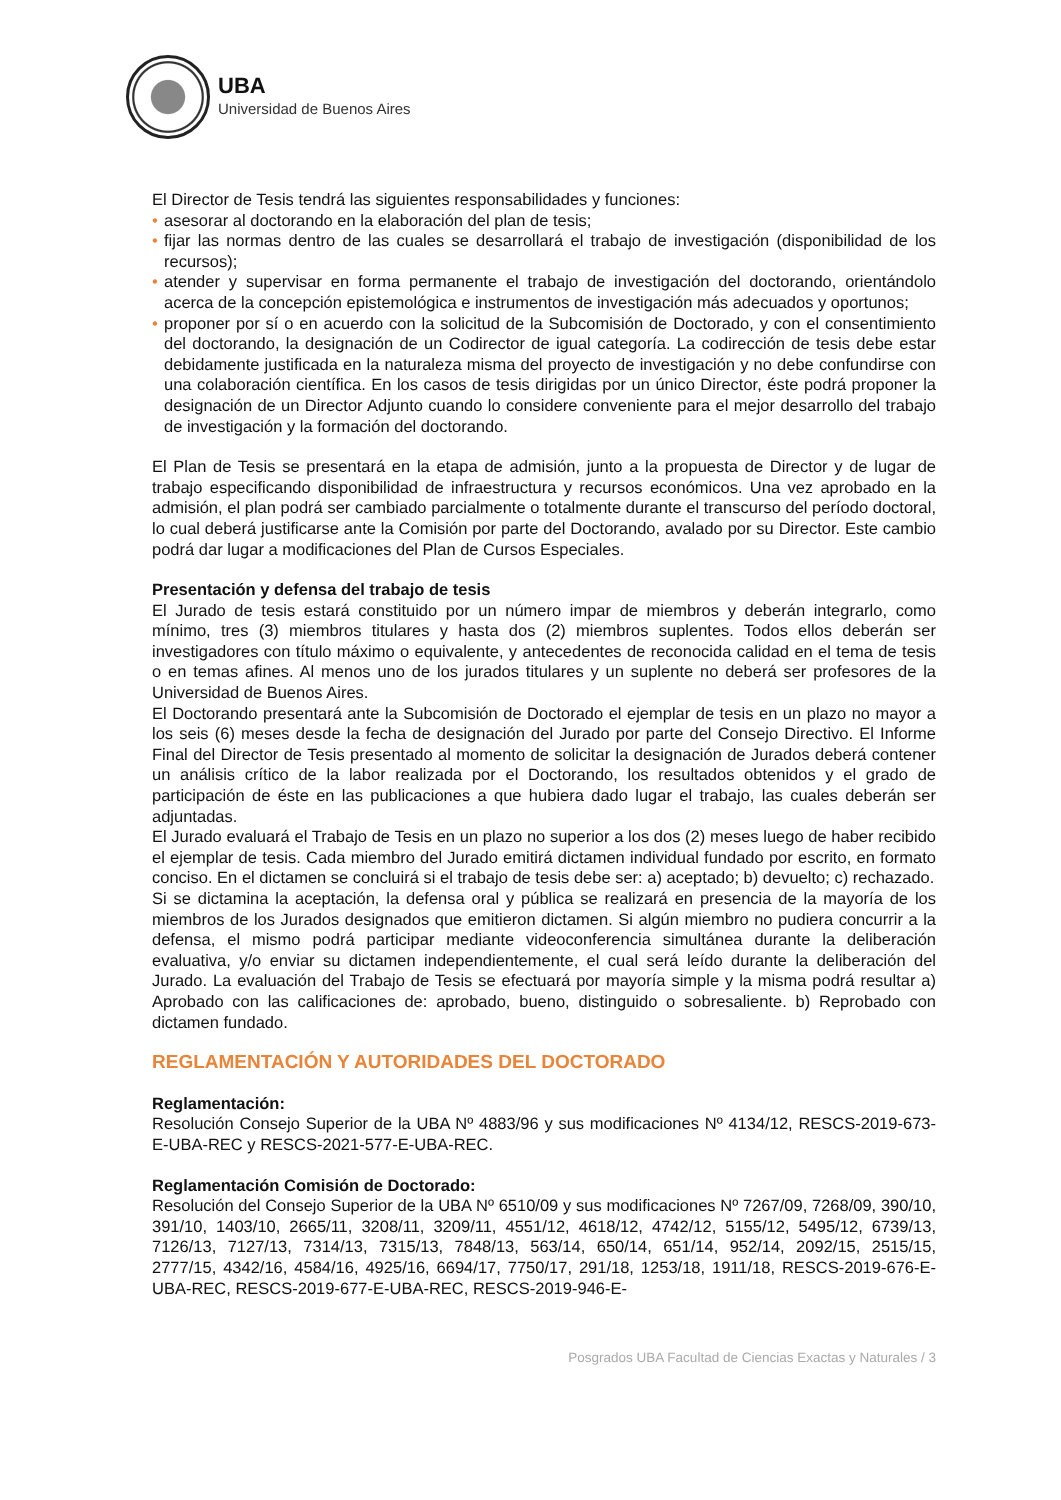UBA
Universidad de Buenos Aires
El Director de Tesis tendrá las siguientes responsabilidades y funciones:
• asesorar al doctorando en la elaboración del plan de tesis;
• fijar las normas dentro de las cuales se desarrollará el trabajo de investigación (disponibilidad de los recursos);
• atender y supervisar en forma permanente el trabajo de investigación del doctorando, orientándolo acerca de la concepción epistemológica e instrumentos de investigación más adecuados y oportunos;
• proponer por sí o en acuerdo con la solicitud de la Subcomisión de Doctorado, y con el consentimiento del doctorando, la designación de un Codirector de igual categoría. La codirección de tesis debe estar debidamente justificada en la naturaleza misma del proyecto de investigación y no debe confundirse con una colaboración científica. En los casos de tesis dirigidas por un único Director, éste podrá proponer la designación de un Director Adjunto cuando lo considere conveniente para el mejor desarrollo del trabajo de investigación y la formación del doctorando.
El Plan de Tesis se presentará en la etapa de admisión, junto a la propuesta de Director y de lugar de trabajo especificando disponibilidad de infraestructura y recursos económicos. Una vez aprobado en la admisión, el plan podrá ser cambiado parcialmente o totalmente durante el transcurso del período doctoral, lo cual deberá justificarse ante la Comisión por parte del Doctorando, avalado por su Director. Este cambio podrá dar lugar a modificaciones del Plan de Cursos Especiales.
Presentación y defensa del trabajo de tesis
El Jurado de tesis estará constituido por un número impar de miembros y deberán integrarlo, como mínimo, tres (3) miembros titulares y hasta dos (2) miembros suplentes. Todos ellos deberán ser investigadores con título máximo o equivalente, y antecedentes de reconocida calidad en el tema de tesis o en temas afines. Al menos uno de los jurados titulares y un suplente no deberá ser profesores de la Universidad de Buenos Aires.
El Doctorando presentará ante la Subcomisión de Doctorado el ejemplar de tesis en un plazo no mayor a los seis (6) meses desde la fecha de designación del Jurado por parte del Consejo Directivo. El Informe Final del Director de Tesis presentado al momento de solicitar la designación de Jurados deberá contener un análisis crítico de la labor realizada por el Doctorando, los resultados obtenidos y el grado de participación de éste en las publicaciones a que hubiera dado lugar el trabajo, las cuales deberán ser adjuntadas.
El Jurado evaluará el Trabajo de Tesis en un plazo no superior a los dos (2) meses luego de haber recibido el ejemplar de tesis. Cada miembro del Jurado emitirá dictamen individual fundado por escrito, en formato conciso. En el dictamen se concluirá si el trabajo de tesis debe ser: a) aceptado; b) devuelto; c) rechazado.
Si se dictamina la aceptación, la defensa oral y pública se realizará en presencia de la mayoría de los miembros de los Jurados designados que emitieron dictamen. Si algún miembro no pudiera concurrir a la defensa, el mismo podrá participar mediante videoconferencia simultánea durante la deliberación evaluativa, y/o enviar su dictamen independientemente, el cual será leído durante la deliberación del Jurado. La evaluación del Trabajo de Tesis se efectuará por mayoría simple y la misma podrá resultar a) Aprobado con las calificaciones de: aprobado, bueno, distinguido o sobresaliente. b) Reprobado con dictamen fundado.
REGLAMENTACIÓN Y AUTORIDADES DEL DOCTORADO
Reglamentación:
Resolución Consejo Superior de la UBA Nº 4883/96 y sus modificaciones Nº 4134/12, RESCS-2019-673-E-UBA-REC y RESCS-2021-577-E-UBA-REC.
Reglamentación Comisión de Doctorado:
Resolución del Consejo Superior de la UBA Nº 6510/09 y sus modificaciones Nº 7267/09, 7268/09, 390/10, 391/10, 1403/10, 2665/11, 3208/11, 3209/11, 4551/12, 4618/12, 4742/12, 5155/12, 5495/12, 6739/13, 7126/13, 7127/13, 7314/13, 7315/13, 7848/13, 563/14, 650/14, 651/14, 952/14, 2092/15, 2515/15, 2777/15, 4342/16, 4584/16, 4925/16, 6694/17, 7750/17, 291/18, 1253/18, 1911/18, RESCS-2019-676-E-UBA-REC, RESCS-2019-677-E-UBA-REC, RESCS-2019-946-E-
Posgrados UBA Facultad de Ciencias Exactas y Naturales / 3